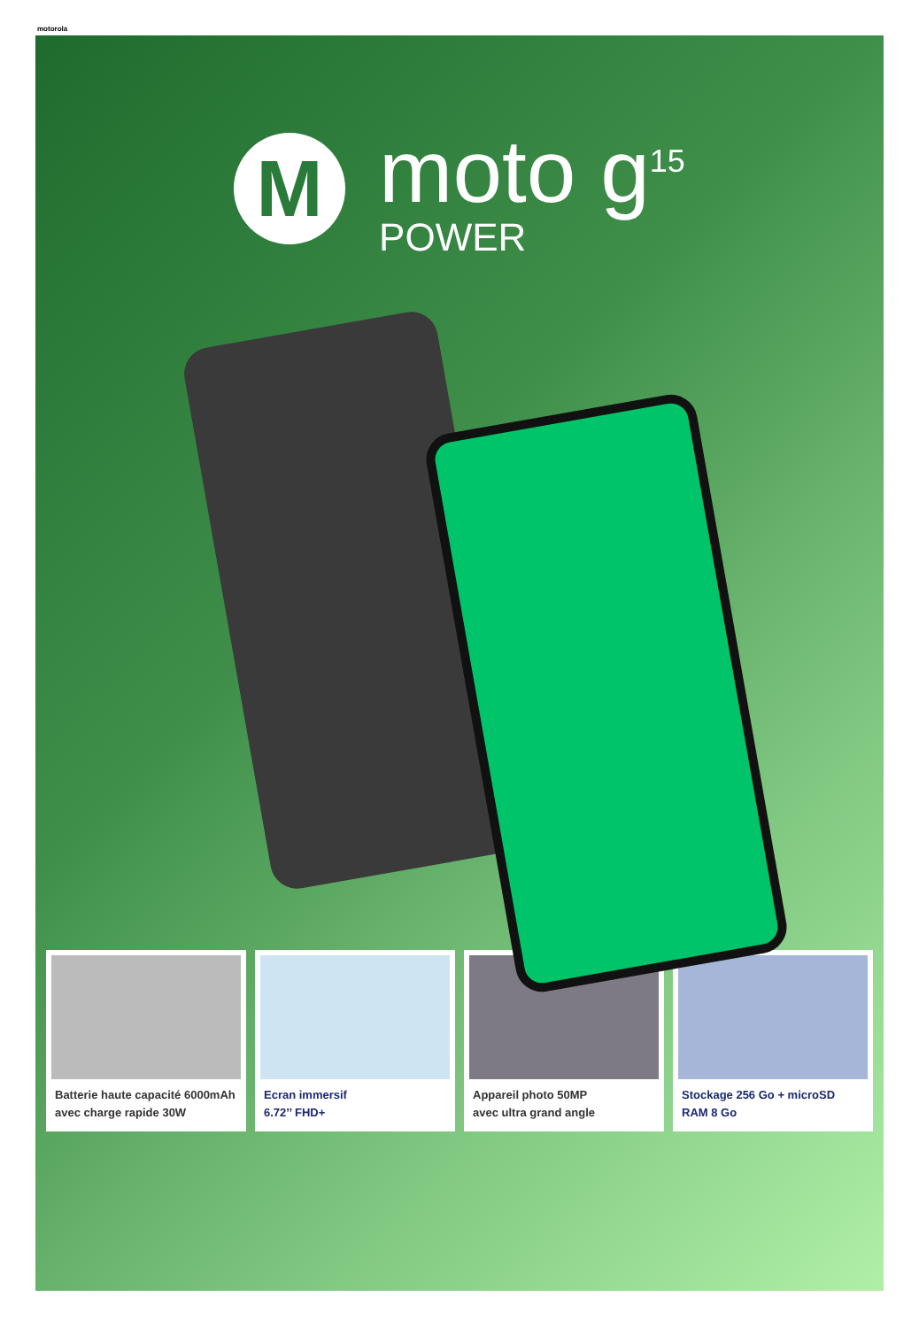motorola
M
moto g<sup>15</sup>
POWER
Batterie haute capacité 6000mAh avec charge rapide 30W
Ecran immersif
6.72’’ FHD+
Appareil photo 50MP
avec ultra grand angle
Stockage 256 Go + microSD
RAM 8 Go